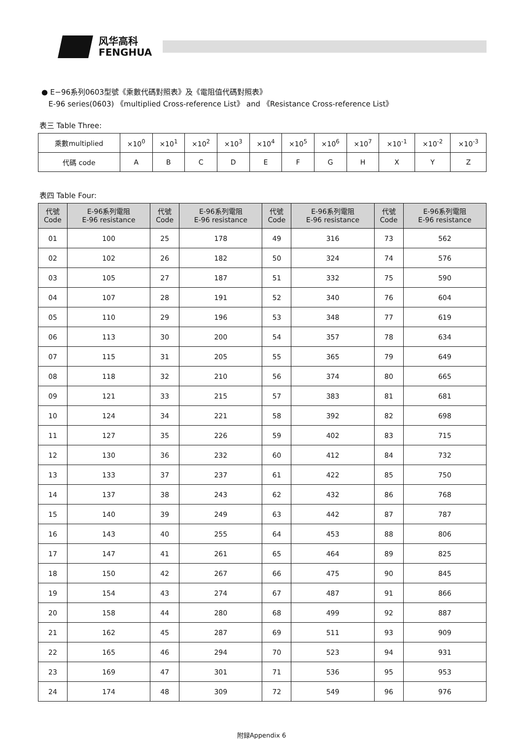风华高科
FENGHUA
● E−96系列0603型號《乘數代碼對照表》及《電阻值代碼對照表》
E-96 series(0603) 《multiplied Cross-reference List》 and 《Resistance Cross-reference List》
表三 Table Three:
| 乘數multiplied | ×10<sup>0</sup> | ×10<sup>1</sup> | ×10<sup>2</sup> | ×10<sup>3</sup> | ×10<sup>4</sup> | ×10<sup>5</sup> | ×10<sup>6</sup> | ×10<sup>7</sup> | ×10<sup>-1</sup> | ×10<sup>-2</sup> | ×10<sup>-3</sup> |
| 代碼 code | A | B | C | D | E | F | G | H | X | Y | Z |
表四 Table Four:
| 代號 Code | E-96系列電阻 E-96 resistance | 代號 Code | E-96系列電阻 E-96 resistance | 代號 Code | E-96系列電阻 E-96 resistance | 代號 Code | E-96系列電阻 E-96 resistance |
| --- | --- | --- | --- | --- | --- | --- | --- |
| 01 | 100 | 25 | 178 | 49 | 316 | 73 | 562 |
| 02 | 102 | 26 | 182 | 50 | 324 | 74 | 576 |
| 03 | 105 | 27 | 187 | 51 | 332 | 75 | 590 |
| 04 | 107 | 28 | 191 | 52 | 340 | 76 | 604 |
| 05 | 110 | 29 | 196 | 53 | 348 | 77 | 619 |
| 06 | 113 | 30 | 200 | 54 | 357 | 78 | 634 |
| 07 | 115 | 31 | 205 | 55 | 365 | 79 | 649 |
| 08 | 118 | 32 | 210 | 56 | 374 | 80 | 665 |
| 09 | 121 | 33 | 215 | 57 | 383 | 81 | 681 |
| 10 | 124 | 34 | 221 | 58 | 392 | 82 | 698 |
| 11 | 127 | 35 | 226 | 59 | 402 | 83 | 715 |
| 12 | 130 | 36 | 232 | 60 | 412 | 84 | 732 |
| 13 | 133 | 37 | 237 | 61 | 422 | 85 | 750 |
| 14 | 137 | 38 | 243 | 62 | 432 | 86 | 768 |
| 15 | 140 | 39 | 249 | 63 | 442 | 87 | 787 |
| 16 | 143 | 40 | 255 | 64 | 453 | 88 | 806 |
| 17 | 147 | 41 | 261 | 65 | 464 | 89 | 825 |
| 18 | 150 | 42 | 267 | 66 | 475 | 90 | 845 |
| 19 | 154 | 43 | 274 | 67 | 487 | 91 | 866 |
| 20 | 158 | 44 | 280 | 68 | 499 | 92 | 887 |
| 21 | 162 | 45 | 287 | 69 | 511 | 93 | 909 |
| 22 | 165 | 46 | 294 | 70 | 523 | 94 | 931 |
| 23 | 169 | 47 | 301 | 71 | 536 | 95 | 953 |
| 24 | 174 | 48 | 309 | 72 | 549 | 96 | 976 |
附録Appendix 6